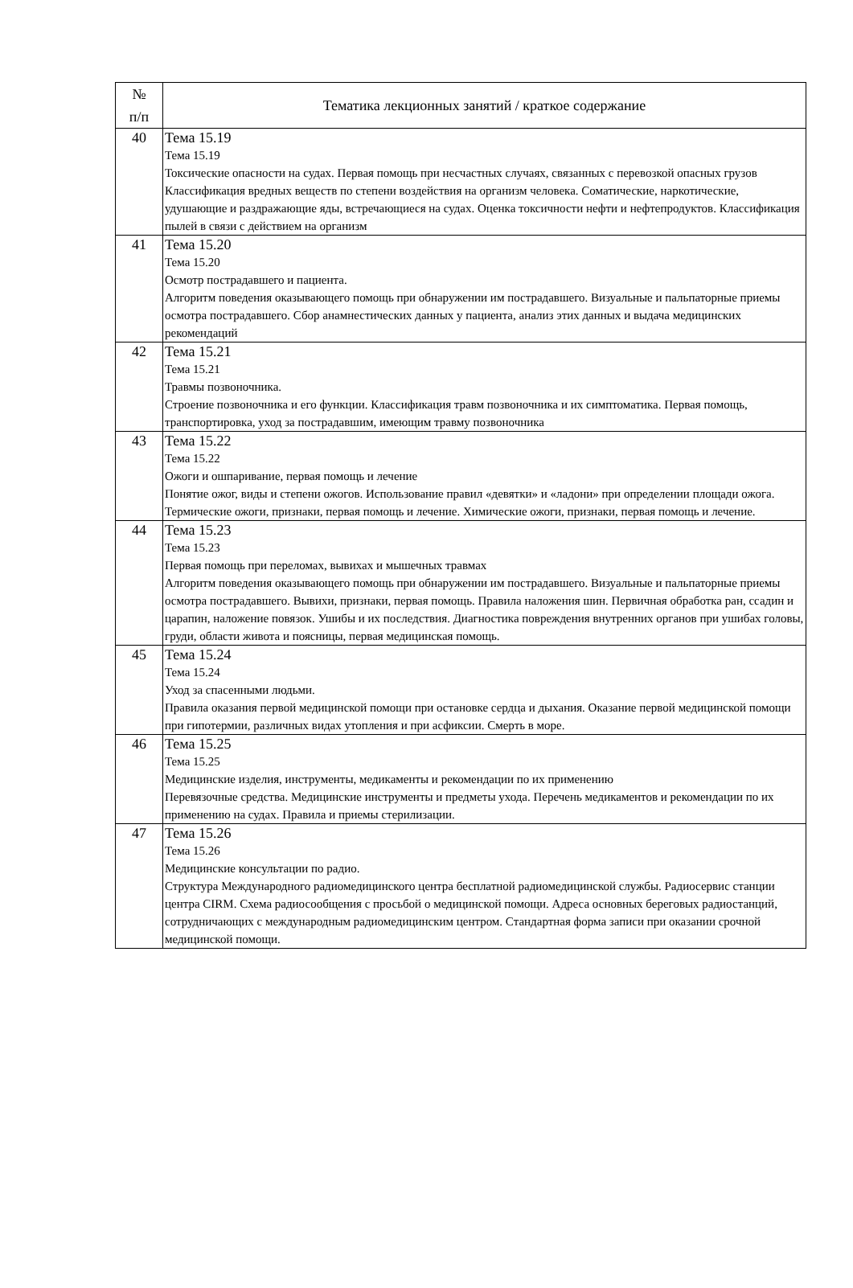| № п/п | Тематика лекционных занятий / краткое содержание |
| --- | --- |
| 40 | Тема 15.19 Тема 15.19 Токсические опасности на судах. Первая помощь при несчастных случаях, связанных с перевозкой опасных грузов Классификация вредных веществ по степени воздействия на организм человека. Соматические, наркотические, удушающие и раздражающие яды, встречающиеся на судах. Оценка токсичности нефти и нефтепродуктов. Классификация пылей в связи с действием на организм |
| 41 | Тема 15.20 Тема 15.20 Осмотр пострадавшего и пациента. Алгоритм поведения оказывающего помощь при обнаружении им пострадавшего. Визуальные и пальпаторные приемы осмотра пострадавшего. Сбор анамнестических данных у пациента, анализ этих данных и выдача медицинских рекомендаций |
| 42 | Тема 15.21 Тема 15.21 Травмы позвоночника. Строение позвоночника и его функции. Классификация травм позвоночника и их симптоматика. Первая помощь, транспортировка, уход за пострадавшим, имеющим травму позвоночника |
| 43 | Тема 15.22 Тема 15.22 Ожоги и ошпаривание, первая помощь и лечение Понятие ожог, виды и степени ожогов. Использование правил «девятки» и «ладони» при определении площади ожога. Термические ожоги, признаки, первая помощь и лечение. Химические ожоги, признаки, первая помощь и лечение. |
| 44 | Тема 15.23 Тема 15.23 Первая помощь при переломах, вывихах и мышечных травмах Алгоритм поведения оказывающего помощь при обнаружении им пострадавшего. Визуальные и пальпаторные приемы осмотра пострадавшего. Вывихи, признаки, первая помощь. Правила наложения шин. Первичная обработка ран, ссадин и царапин, наложение повязок. Ушибы и их последствия. Диагностика повреждения внутренних органов при ушибах головы, груди, области живота и поясницы, первая медицинская помощь. |
| 45 | Тема 15.24 Тема 15.24 Уход за спасенными людьми. Правила оказания первой медицинской помощи при остановке сердца и дыхания. Оказание первой медицинской помощи при гипотермии, различных видах утопления и при асфиксии. Смерть в море. |
| 46 | Тема 15.25 Тема 15.25 Медицинские изделия, инструменты, медикаменты и рекомендации по их применению Перевязочные средства. Медицинские инструменты и предметы ухода. Перечень медикаментов и рекомендации по их применению на судах. Правила и приемы стерилизации. |
| 47 | Тема 15.26 Тема 15.26 Медицинские консультации по радио. Структура Международного радиомедицинского центра бесплатной радиомедицинской службы. Радиосервис станции центра CIRM. Схема радиосообщения с просьбой о медицинской помощи. Адреса основных береговых радиостанций, сотрудничающих с международным радиомедицинским центром. Стандартная форма записи при оказании срочной медицинской помощи. |